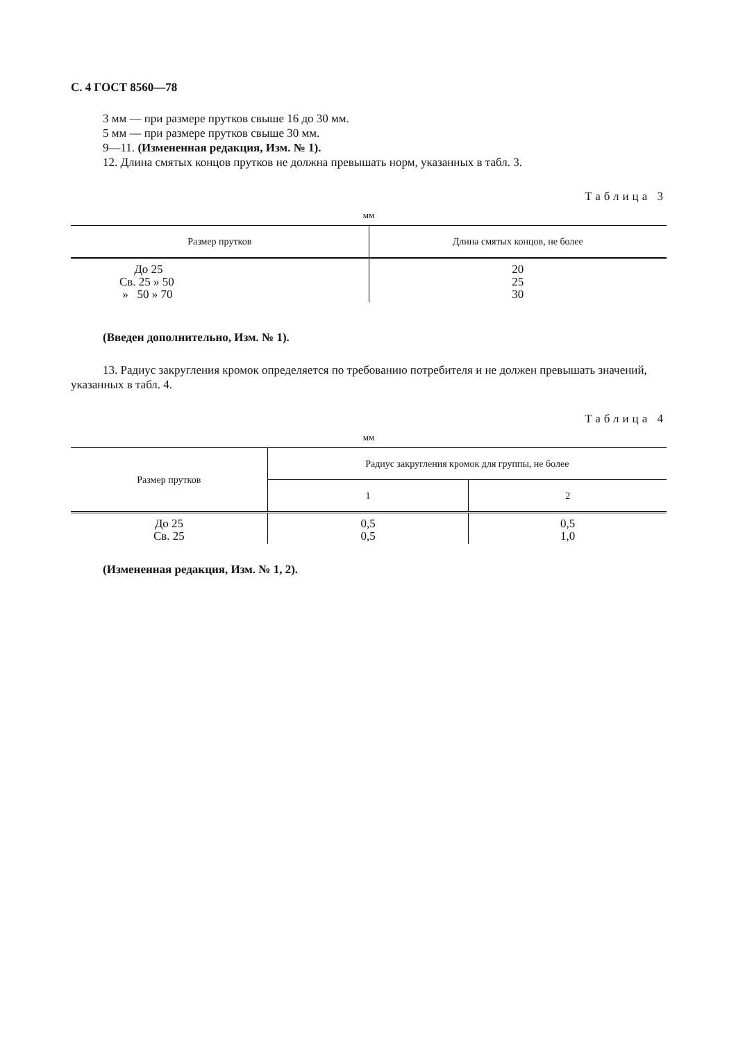С. 4 ГОСТ 8560—78
3 мм — при размере прутков свыше 16 до 30 мм.
5 мм — при размере прутков свыше 30 мм.
9—11. (Измененная редакция, Изм. № 1).
12. Длина смятых концов прутков не должна превышать норм, указанных в табл. 3.
Таблица 3
мм
| Размер прутков | Длина смятых концов, не более |
| --- | --- |
| До 25 Св. 25 » 50 » 50 » 70 | 20 25 30 |
(Введен дополнительно, Изм. № 1).
13. Радиус закругления кромок определяется по требованию потребителя и не должен превышать значений, указанных в табл. 4.
Таблица 4
мм
| Размер прутков | Радиус закругления кромок для группы, не более | |
| --- | --- | --- |
| | 1 | 2 |
| До 25 Св. 25 | 0,5 0,5 | 0,5 1,0 |
(Измененная редакция, Изм. № 1, 2).